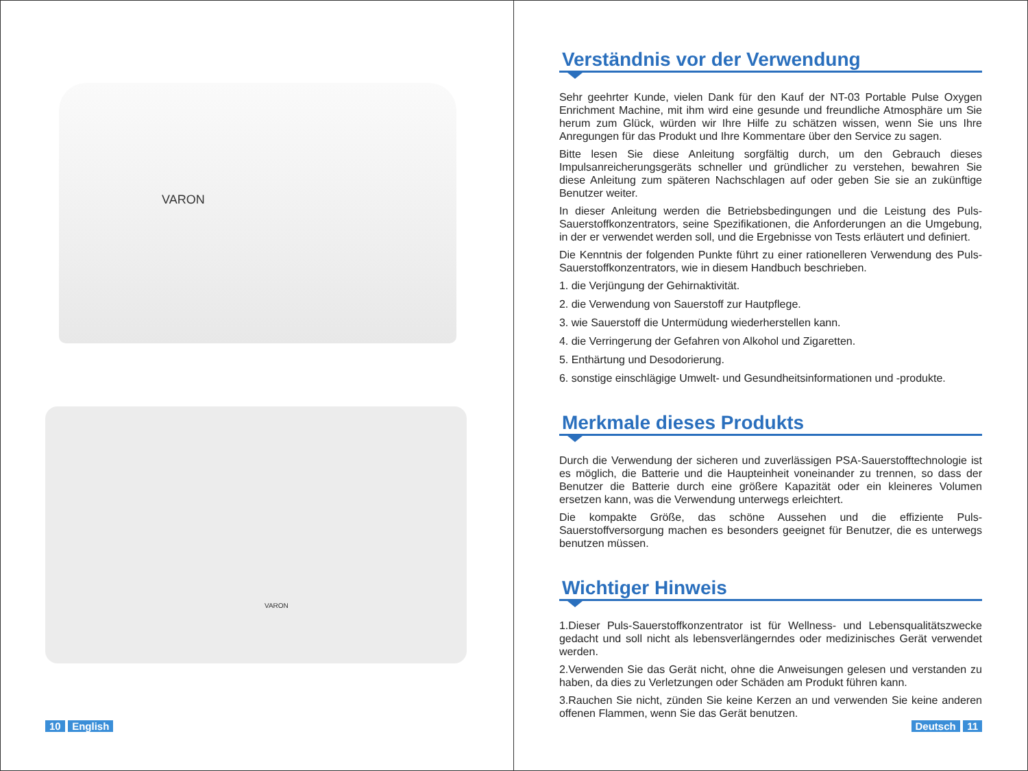VARON
VARON
10 English
Verständnis vor der Verwendung
Sehr geehrter Kunde, vielen Dank für den Kauf der NT-03 Portable Pulse Oxygen Enrichment Machine, mit ihm wird eine gesunde und freundliche Atmosphäre um Sie herum zum Glück, würden wir Ihre Hilfe zu schätzen wissen, wenn Sie uns Ihre Anregungen für das Produkt und Ihre Kommentare über den Service zu sagen.
Bitte lesen Sie diese Anleitung sorgfältig durch, um den Gebrauch dieses Impulsanreicherungsgeräts schneller und gründlicher zu verstehen, bewahren Sie diese Anleitung zum späteren Nachschlagen auf oder geben Sie sie an zukünftige Benutzer weiter.
In dieser Anleitung werden die Betriebsbedingungen und die Leistung des Puls-Sauerstoffkonzentrators, seine Spezifikationen, die Anforderungen an die Umgebung, in der er verwendet werden soll, und die Ergebnisse von Tests erläutert und definiert.
Die Kenntnis der folgenden Punkte führt zu einer rationelleren Verwendung des Puls-Sauerstoffkonzentrators, wie in diesem Handbuch beschrieben.
1. die Verjüngung der Gehirnaktivität.
2. die Verwendung von Sauerstoff zur Hautpflege.
3. wie Sauerstoff die Untermüdung wiederherstellen kann.
4. die Verringerung der Gefahren von Alkohol und Zigaretten.
5. Enthärtung und Desodorierung.
6. sonstige einschlägige Umwelt- und Gesundheitsinformationen und -produkte.
Merkmale dieses Produkts
Durch die Verwendung der sicheren und zuverlässigen PSA-Sauerstofftechnologie ist es möglich, die Batterie und die Haupteinheit voneinander zu trennen, so dass der Benutzer die Batterie durch eine größere Kapazität oder ein kleineres Volumen ersetzen kann, was die Verwendung unterwegs erleichtert.
Die kompakte Größe, das schöne Aussehen und die effiziente Puls-Sauerstoffversorgung machen es besonders geeignet für Benutzer, die es unterwegs benutzen müssen.
Wichtiger Hinweis
1.Dieser Puls-Sauerstoffkonzentrator ist für Wellness- und Lebensqualitätszwecke gedacht und soll nicht als lebensverlängerndes oder medizinisches Gerät verwendet werden.
2.Verwenden Sie das Gerät nicht, ohne die Anweisungen gelesen und verstanden zu haben, da dies zu Verletzungen oder Schäden am Produkt führen kann.
3.Rauchen Sie nicht, zünden Sie keine Kerzen an und verwenden Sie keine anderen offenen Flammen, wenn Sie das Gerät benutzen.
Deutsch 11